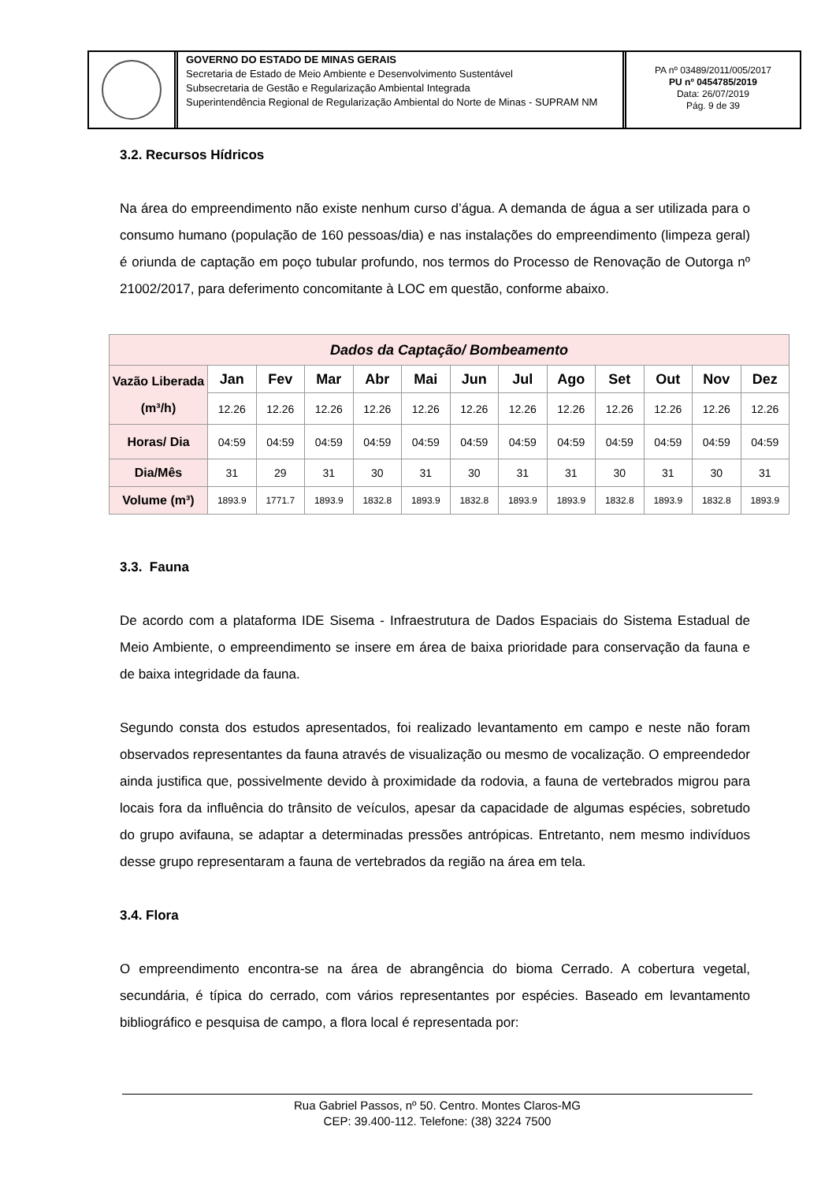GOVERNO DO ESTADO DE MINAS GERAIS
Secretaria de Estado de Meio Ambiente e Desenvolvimento Sustentável
Subsecretaria de Gestão e Regularização Ambiental Integrada
Superintendência Regional de Regularização Ambiental do Norte de Minas - SUPRAM NM
PA nº 03489/2011/005/2017
PU nº 0454785/2019
Data: 26/07/2019
Pág. 9 de 39
3.2. Recursos Hídricos
Na área do empreendimento não existe nenhum curso d’água. A demanda de água a ser utilizada para o consumo humano (população de 160 pessoas/dia) e nas instalações do empreendimento (limpeza geral) é oriunda de captação em poço tubular profundo, nos termos do Processo de Renovação de Outorga nº 21002/2017, para deferimento concomitante à LOC em questão, conforme abaixo.
| Dados da Captação/ Bombeamento | | | | | | | | | | | | |
| --- | --- | --- | --- | --- | --- | --- | --- | --- | --- | --- | --- | --- |
| Vazão Liberada (m³/h) | Jan | Fev | Mar | Abr | Mai | Jun | Jul | Ago | Set | Out | Nov | Dez |
| | 12.26 | 12.26 | 12.26 | 12.26 | 12.26 | 12.26 | 12.26 | 12.26 | 12.26 | 12.26 | 12.26 | 12.26 |
| Horas/ Dia | 04:59 | 04:59 | 04:59 | 04:59 | 04:59 | 04:59 | 04:59 | 04:59 | 04:59 | 04:59 | 04:59 | 04:59 |
| Dia/Mês | 31 | 29 | 31 | 30 | 31 | 30 | 31 | 31 | 30 | 31 | 30 | 31 |
| Volume (m³) | 1893.9 | 1771.7 | 1893.9 | 1832.8 | 1893.9 | 1832.8 | 1893.9 | 1893.9 | 1832.8 | 1893.9 | 1832.8 | 1893.9 |
3.3. Fauna
De acordo com a plataforma IDE Sisema - Infraestrutura de Dados Espaciais do Sistema Estadual de Meio Ambiente, o empreendimento se insere em área de baixa prioridade para conservação da fauna e de baixa integridade da fauna.
Segundo consta dos estudos apresentados, foi realizado levantamento em campo e neste não foram observados representantes da fauna através de visualização ou mesmo de vocalização. O empreendedor ainda justifica que, possivelmente devido à proximidade da rodovia, a fauna de vertebrados migrou para locais fora da influência do trânsito de veículos, apesar da capacidade de algumas espécies, sobretudo do grupo avifauna, se adaptar a determinadas pressões antrópicas. Entretanto, nem mesmo indivíduos desse grupo representaram a fauna de vertebrados da região na área em tela.
3.4. Flora
O empreendimento encontra-se na área de abrangência do bioma Cerrado. A cobertura vegetal, secundária, é típica do cerrado, com vários representantes por espécies. Baseado em levantamento bibliográfico e pesquisa de campo, a flora local é representada por:
Rua Gabriel Passos, nº 50. Centro. Montes Claros-MG
CEP: 39.400-112. Telefone: (38) 3224 7500